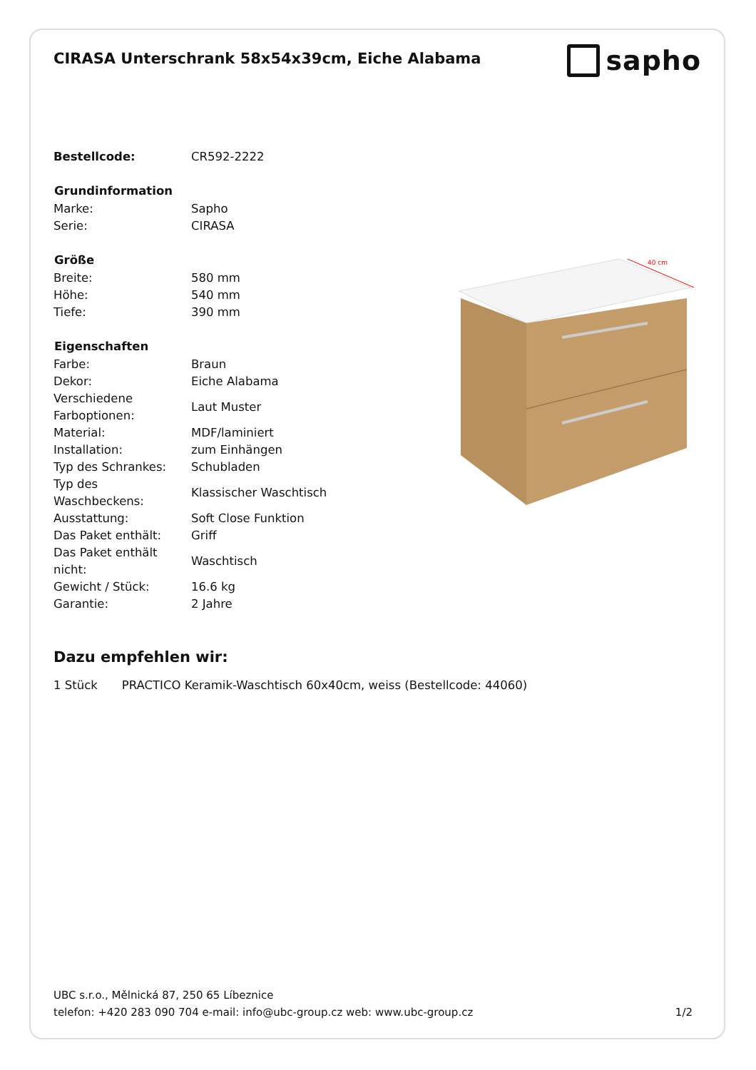CIRASA Unterschrank 58x54x39cm, Eiche Alabama
sapho
| Bestellcode: | CR592-2222 |
| Grundinformation | |
| Marke: | Sapho |
| Serie: | CIRASA |
| Größe | |
| Breite: | 580 mm |
| Höhe: | 540 mm |
| Tiefe: | 390 mm |
| Eigenschaften | |
| Farbe: | Braun |
| Dekor: | Eiche Alabama |
| Verschiedene Farboptionen: | Laut Muster |
| Material: | MDF/laminiert |
| Installation: | zum Einhängen |
| Typ des Schrankes: | Schubladen |
| Typ des Waschbeckens: | Klassischer Waschtisch |
| Ausstattung: | Soft Close Funktion |
| Das Paket enthält: | Griff |
| Das Paket enthält nicht: | Waschtisch |
| Gewicht / Stück: | 16.6 kg |
| Garantie: | 2 Jahre |
40 cm
Dazu empfehlen wir:
1 Stück PRACTICO Keramik-Waschtisch 60x40cm, weiss (Bestellcode: 44060)
UBC s.r.o., Mělnická 87, 250 65 Líbeznice
telefon: +420 283 090 704 e-mail: info@ubc-group.cz web: www.ubc-group.cz 1/2